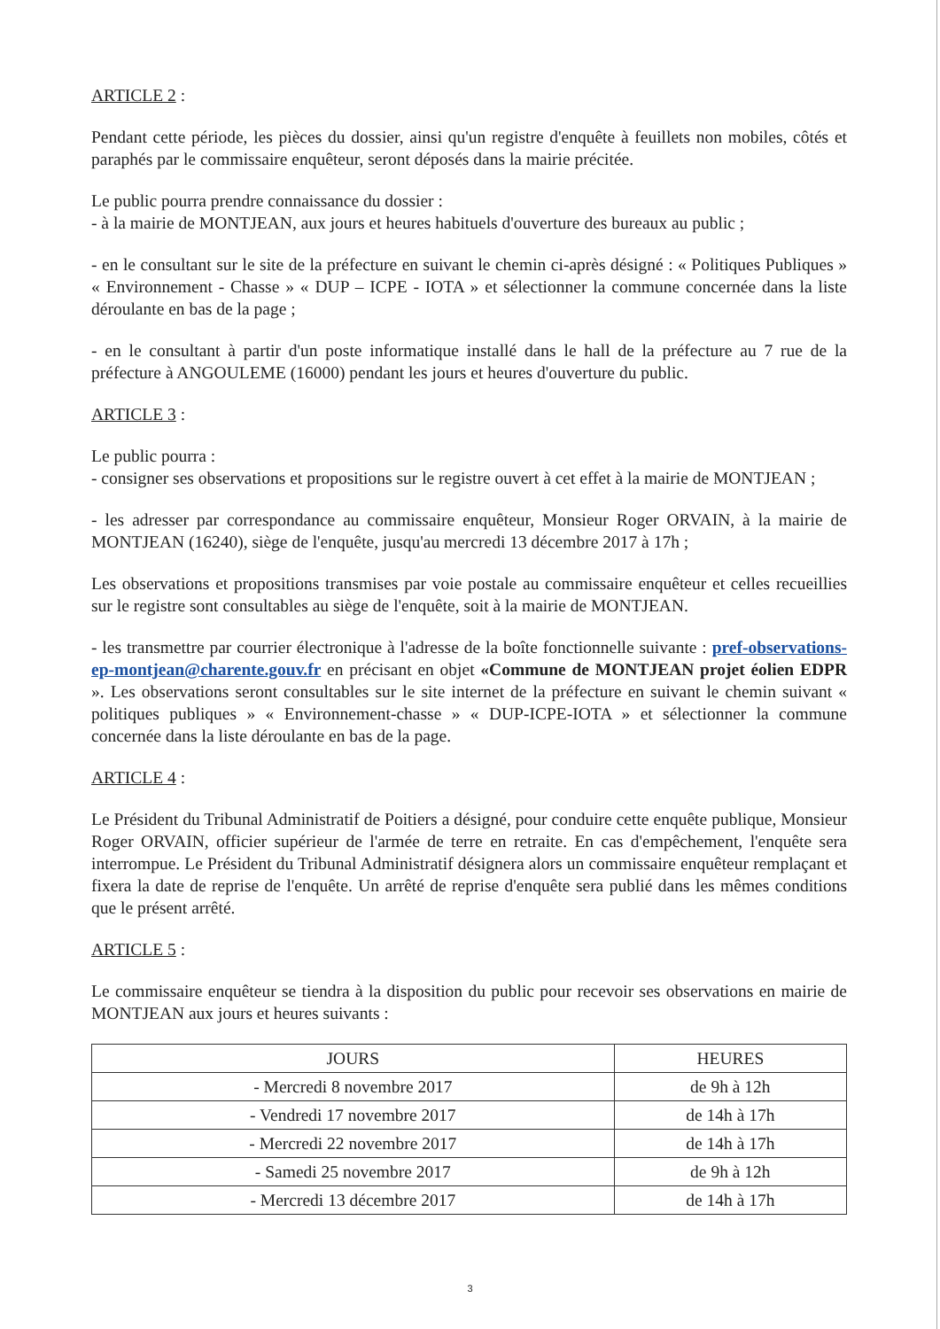ARTICLE 2 :
Pendant cette période, les pièces du dossier, ainsi qu'un registre d'enquête à feuillets non mobiles, côtés et paraphés par le commissaire enquêteur, seront déposés dans la mairie précitée.
Le public pourra prendre connaissance du dossier :
- à la mairie de MONTJEAN, aux jours et heures habituels d'ouverture des bureaux au public ;
- en le consultant sur le site de la préfecture en suivant le chemin ci-après désigné : « Politiques Publiques » « Environnement - Chasse » « DUP – ICPE - IOTA » et sélectionner la commune concernée dans la liste déroulante en bas de la page ;
- en le consultant à partir d'un poste informatique installé dans le hall de la préfecture au 7 rue de la préfecture à ANGOULEME (16000) pendant les jours et heures d'ouverture du public.
ARTICLE 3 :
Le public pourra :
- consigner ses observations et propositions sur le registre ouvert à cet effet à la mairie de MONTJEAN ;
- les adresser par correspondance au commissaire enquêteur, Monsieur Roger ORVAIN, à la mairie de MONTJEAN (16240), siège de l'enquête, jusqu'au mercredi 13 décembre 2017 à 17h ;
Les observations et propositions transmises par voie postale au commissaire enquêteur et celles recueillies sur le registre sont consultables au siège de l'enquête, soit à la mairie de MONTJEAN.
- les transmettre par courrier électronique à l'adresse de la boîte fonctionnelle suivante : pref-observations-ep-montjean@charente.gouv.fr en précisant en objet «Commune de MONTJEAN projet éolien EDPR ». Les observations seront consultables sur le site internet de la préfecture en suivant le chemin suivant « politiques publiques » « Environnement-chasse » « DUP-ICPE-IOTA » et sélectionner la commune concernée dans la liste déroulante en bas de la page.
ARTICLE 4 :
Le Président du Tribunal Administratif de Poitiers a désigné, pour conduire cette enquête publique, Monsieur Roger ORVAIN, officier supérieur de l'armée de terre en retraite. En cas d'empêchement, l'enquête sera interrompue. Le Président du Tribunal Administratif désignera alors un commissaire enquêteur remplaçant et fixera la date de reprise de l'enquête. Un arrêté de reprise d'enquête sera publié dans les mêmes conditions que le présent arrêté.
ARTICLE 5 :
Le commissaire enquêteur se tiendra à la disposition du public pour recevoir ses observations en mairie de MONTJEAN aux jours et heures suivants :
| JOURS | HEURES |
| --- | --- |
| - Mercredi 8 novembre 2017 | de 9h à 12h |
| - Vendredi 17 novembre 2017 | de 14h à 17h |
| - Mercredi 22 novembre 2017 | de 14h à 17h |
| - Samedi 25 novembre 2017 | de 9h à 12h |
| - Mercredi 13 décembre 2017 | de 14h à 17h |
3